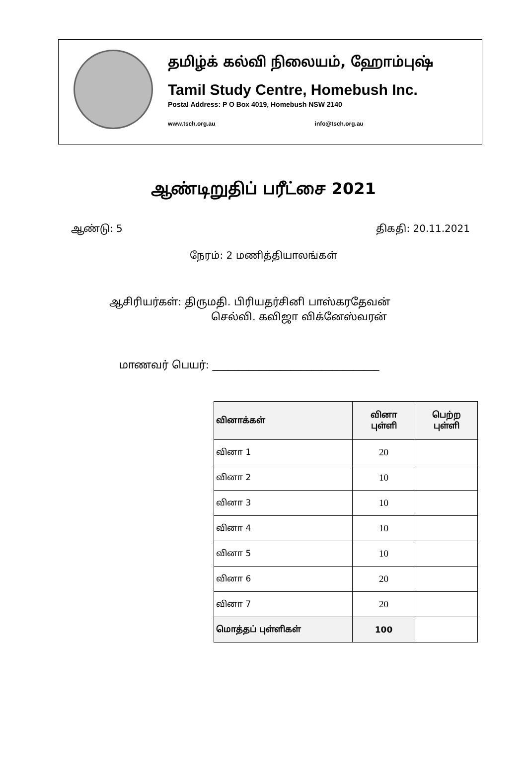தமிழ்க் கல்வி நிலையம், ஹோம்புஷ்
Tamil Study Centre, Homebush Inc.
Postal Address: P O Box 4019, Homebush NSW 2140
www.tsch.org.au info@tsch.org.au
ஆண்டிறுதிப் பரீட்சை 2021
ஆண்டு: 5 திகதி: 20.11.2021
நேரம்: 2 மணித்தியாலங்கள்
ஆசிரியர்கள்: திருமதி. பிரியதர்சினி பாஸ்கரதேவன்
செல்வி. கவிஜா விக்னேஸ்வரன்
மாணவர் பெயர்: ________________________________
| வினாக்கள் | வினா புள்ளி | பெற்ற புள்ளி |
| --- | --- | --- |
| வினா 1 | 20 | |
| வினா 2 | 10 | |
| வினா 3 | 10 | |
| வினா 4 | 10 | |
| வினா 5 | 10 | |
| வினா 6 | 20 | |
| வினா 7 | 20 | |
| மொத்தப் புள்ளிகள் | 100 | |